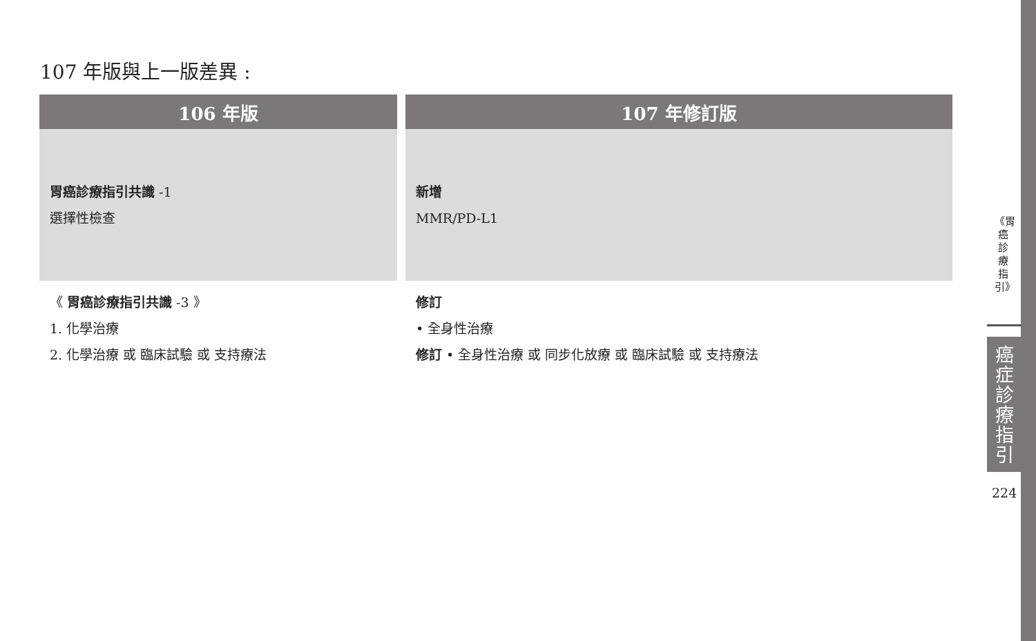107 年版與上一版差異 :
| 106 年版 | | 107 年修訂版 |
| --- | --- | --- |
| 胃癌診療指引共識 -1 選擇性檢查 | | 新增 MMR/PD-L1 |
| 《 胃癌診療指引共識 -3 》 1. 化學治療 2. 化學治療 或 臨床試驗 或 支持療法 | | 修訂 • 全身性治療 修訂 • 全身性治療 或 同步化放療 或 臨床試驗 或 支持療法 |
《胃癌診療指引》
癌症診療指引
224